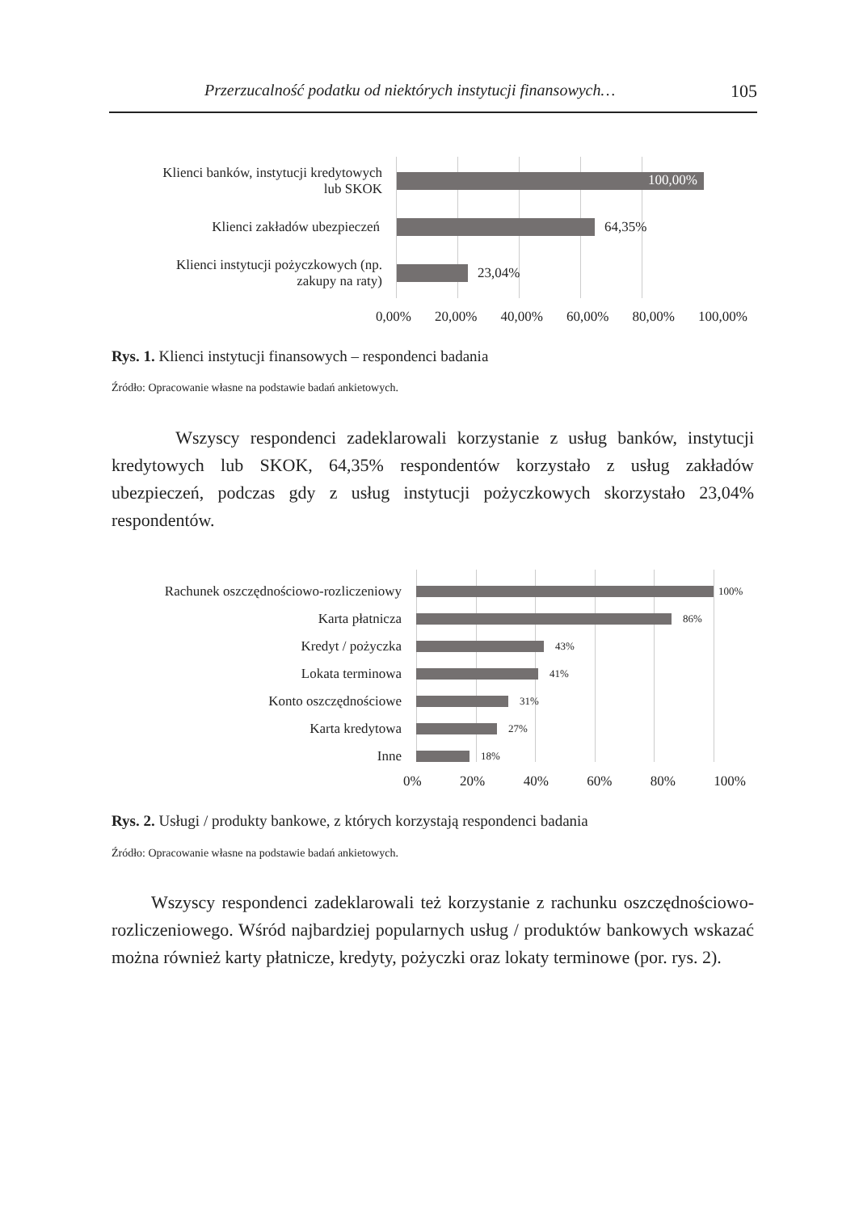Przerzucalność podatku od niektórych instytucji finansowych… 105
Klienci banków, instytucji kredytowych
lub SKOK
100,00%
Klienci zakładów ubezpieczeń 64,35%
Klienci instytucji pożyczkowych (np.
zakupy na raty)
23,04%
0,00% 20,00% 40,00% 60,00% 80,00% 100,00%
Rys. 1. Klienci instytucji finansowych – respondenci badania
Źródło: Opracowanie własne na podstawie badań ankietowych.
Wszyscy respondenci zadeklarowali korzystanie z usług banków, instytucji kredytowych lub SKOK, 64,35% respondentów korzystało z usług zakładów ubezpieczeń, podczas gdy z usług instytucji pożyczkowych skorzystało 23,04% respondentów.
Rachunek oszczędnościowo-rozliczeniowy
100%
Karta płatnicza
86%
Kredyt / pożyczka
43%
Lokata terminowa
41%
Konto oszczędnościowe
31%
Karta kredytowa
27%
Inne
18%
0% 20% 40% 60% 80% 100%
Rys. 2. Usługi / produkty bankowe, z których korzystają respondenci badania
Źródło: Opracowanie własne na podstawie badań ankietowych.
Wszyscy respondenci zadeklarowali też korzystanie z rachunku oszczędno­ściowo-rozliczeniowego. Wśród najbardziej popularnych usług / produktów bankowych wskazać można również karty płatnicze, kredyty, pożyczki oraz lokaty terminowe (por. rys. 2).